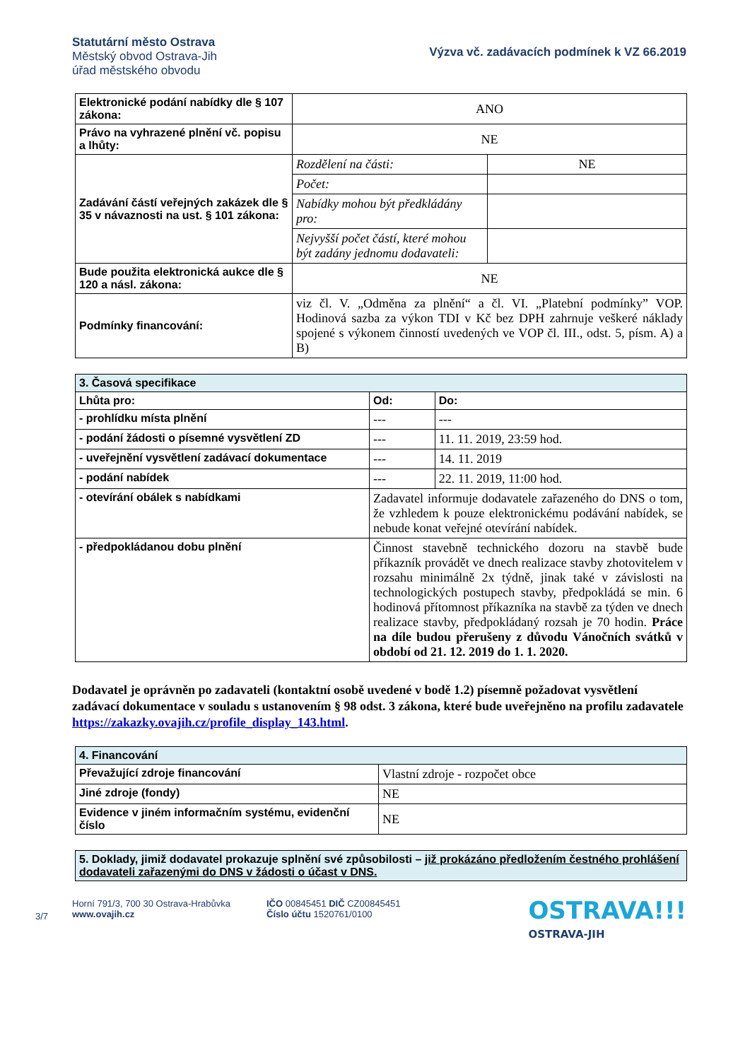Statutární město Ostrava
Městský obvod Ostrava-Jih
úřad městského obvodu
Výzva vč. zadávacích podmínek k VZ 66.2019
| Elektronické podání nabídky dle § 107 zákona: | ANO | |
| Právo na vyhrazené plnění vč. popisu a lhůty: | NE | |
| Zadávání částí veřejných zakázek dle § 35 v návaznosti na ust. § 101 zákona: | Rozdělení na části: | NE |
| | Počet: | |
| | Nabídky mohou být předkládány pro: | |
| | Nejvyšší počet částí, které mohou být zadány jednomu dodavateli: | |
| Bude použita elektronická aukce dle § 120 a násl. zákona: | NE | |
| Podmínky financování: | viz čl. V. „Odměna za plnění“ a čl. VI. „Platební podmínky” VOP. Hodinová sazba za výkon TDI v Kč bez DPH zahrnuje veškeré náklady spojené s výkonem činností uvedených ve VOP čl. III., odst. 5, písm. A) a B) | |
| 3. Časová specifikace | | |
| --- | --- | --- |
| Lhůta pro: | Od: | Do: |
| - prohlídku místa plnění | --- | --- |
| - podání žádosti o písemné vysvětlení ZD | --- | 11. 11. 2019, 23:59 hod. |
| - uveřejnění vysvětlení zadávací dokumentace | --- | 14. 11. 2019 |
| - podání nabídek | --- | 22. 11. 2019, 11:00 hod. |
| - otevírání obálek s nabídkami | Zadavatel informuje dodavatele zařazeného do DNS o tom, že vzhledem k pouze elektronickému podávání nabídek, se nebude konat veřejné otevírání nabídek. | |
| - předpokládanou dobu plnění | Činnost stavebně technického dozoru na stavbě bude příkazník provádět ve dnech realizace stavby zhotovitelem v rozsahu minimálně 2x týdně, jinak také v závislosti na technologických postupech stavby, předpokládá se min. 6 hodinová přítomnost příkazníka na stavbě za týden ve dnech realizace stavby, předpokládaný rozsah je 70 hodin. Práce na díle budou přerušeny z důvodu Vánočních svátků v období od 21. 12. 2019 do 1. 1. 2020. | |
Dodavatel je oprávněn po zadavateli (kontaktní osobě uvedené v bodě 1.2) písemně požadovat vysvětlení zadávací dokumentace v souladu s ustanovením § 98 odst. 3 zákona, které bude uveřejněno na profilu zadavatele https://zakazky.ovajih.cz/profile_display_143.html.
| 4. Financování | |
| --- | --- |
| Převažující zdroje financování | Vlastní zdroje - rozpočet obce |
| Jiné zdroje (fondy) | NE |
| Evidence v jiném informačním systému, evidenční číslo | NE |
| 5. Doklady, jimiž dodavatel prokazuje splnění své způsobilosti – již prokázáno předložením čestného prohlášení dodavateli zařazenými do DNS v žádosti o účast v DNS. |
3/7
Horní 791/3, 700 30 Ostrava-Hrabůvka
www.ovajih.cz
IČO 00845451 DIČ CZ00845451
Číslo účtu 1520761/0100
OSTRAVA!!!
OSTRAVA-JIH